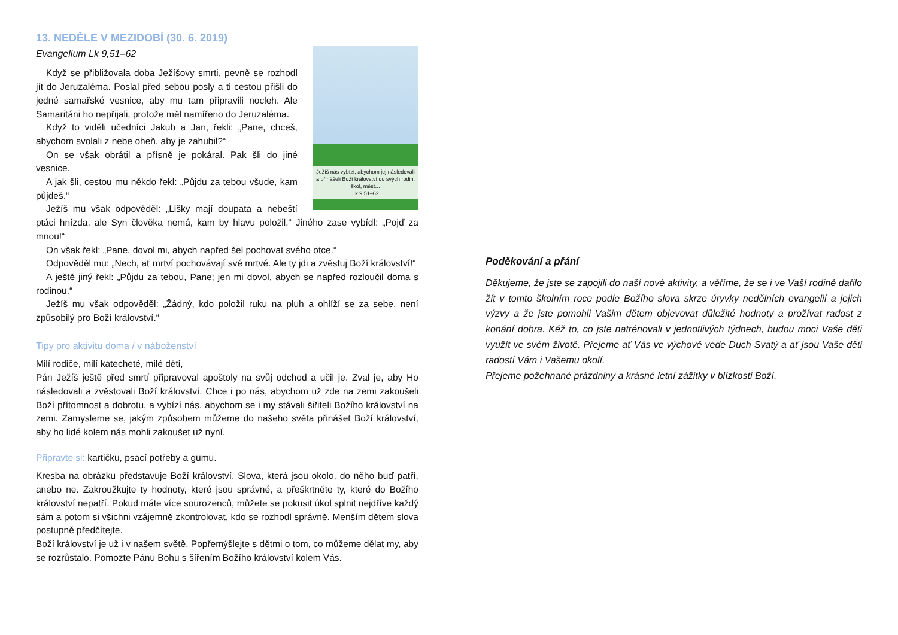13. NEDĚLE V MEZIDOBÍ (30. 6. 2019)
Evangelium Lk 9,51–62
Ježíš nás vybízí, abychom jej následovali a přinášeli Boží království do svých rodin, škol, měst…
Lk 9,51–62
Když se přibližovala doba Ježíšovy smrti, pevně se rozhodl jít do Jeruzaléma. Poslal před sebou posly a ti cestou přišli do jedné samařské vesnice, aby mu tam připravili nocleh. Ale Samaritáni ho nepřijali, protože měl namířeno do Jeruzaléma.
Když to viděli učedníci Jakub a Jan, řekli: „Pane, chceš, abychom svolali z nebe oheň, aby je zahubil?“
On se však obrátil a přísně je pokáral. Pak šli do jiné vesnice.
A jak šli, cestou mu někdo řekl: „Půjdu za tebou všude, kam půjdeš.“
Ježíš mu však odpověděl: „Lišky mají doupata a nebeští ptáci hnízda, ale Syn člověka nemá, kam by hlavu položil.“ Jiného zase vybídl: „Pojď za mnou!“
On však řekl: „Pane, dovol mi, abych napřed šel pochovat svého otce.“
Odpověděl mu: „Nech, ať mrtví pochovávají své mrtvé. Ale ty jdi a zvěstuj Boží království!“
A ještě jiný řekl: „Půjdu za tebou, Pane; jen mi dovol, abych se napřed rozloučil doma s rodinou.“
Ježíš mu však odpověděl: „Žádný, kdo položil ruku na pluh a ohlíží se za sebe, není způsobilý pro Boží království.“
Tipy pro aktivitu doma / v náboženství
Milí rodiče, milí katecheté, milé děti,
Pán Ježíš ještě před smrtí připravoval apoštoly na svůj odchod a učil je. Zval je, aby Ho následovali a zvěstovali Boží království. Chce i po nás, abychom už zde na zemi zakoušeli Boží přítomnost a dobrotu, a vybízí nás, abychom se i my stávali šiřiteli Božího království na zemi. Zamysleme se, jakým způsobem můžeme do našeho světa přinášet Boží království, aby ho lidé kolem nás mohli zakoušet už nyní.
Připravte si: kartičku, psací potřeby a gumu.
Kresba na obrázku představuje Boží království. Slova, která jsou okolo, do něho buď patří, anebo ne. Zakroužkujte ty hodnoty, které jsou správné, a přeškrtněte ty, které do Božího království nepatří. Pokud máte více sourozenců, můžete se pokusit úkol splnit nejdříve každý sám a potom si všichni vzájemně zkontrolovat, kdo se rozhodl správně. Menším dětem slova postupně předčítejte.
Boží království je už i v našem světě. Popřemýšlejte s dětmi o tom, co můžeme dělat my, aby se rozrůstalo. Pomozte Pánu Bohu s šířením Božího království kolem Vás.
Poděkování a přání
Děkujeme, že jste se zapojili do naší nové aktivity, a věříme, že se i ve Vaší rodině dařilo žít v tomto školním roce podle Božího slova skrze úryvky nedělních evangelií a jejich výzvy a že jste pomohli Vašim dětem objevovat důležité hodnoty a prožívat radost z konání dobra. Kéž to, co jste natrénovali v jednotlivých týdnech, budou moci Vaše děti využít ve svém životě. Přejeme ať Vás ve výchově vede Duch Svatý a ať jsou Vaše děti radostí Vám i Vašemu okolí.
Přejeme požehnané prázdniny a krásné letní zážitky v blízkosti Boží.